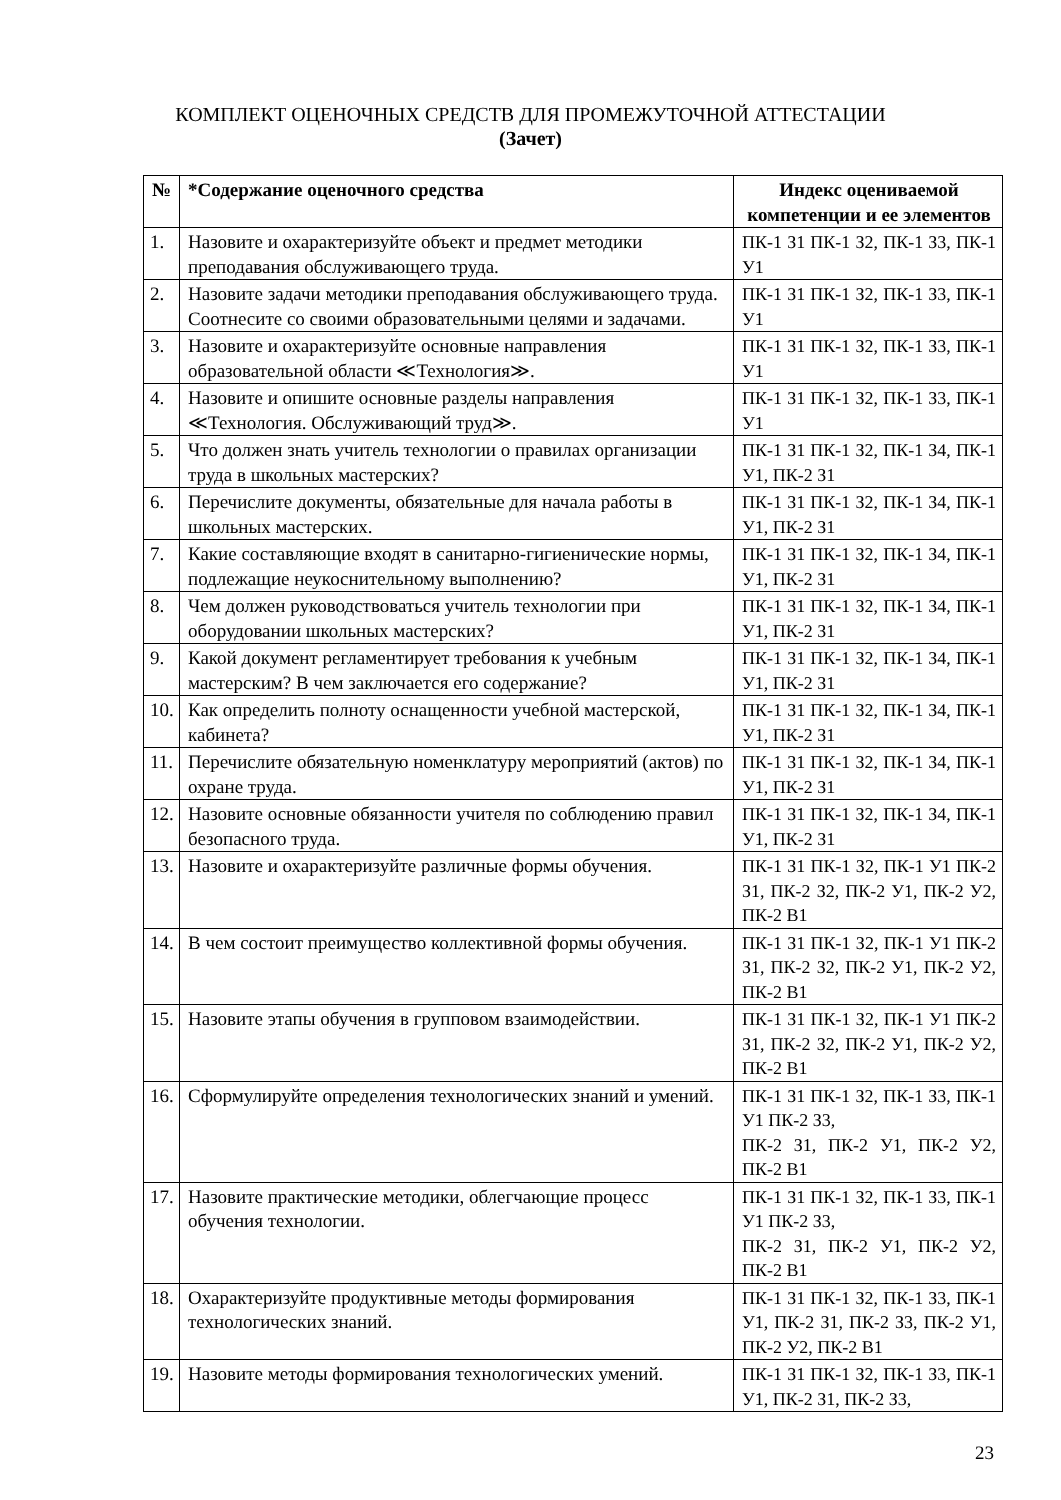КОМПЛЕКТ ОЦЕНОЧНЫХ СРЕДСТВ ДЛЯ ПРОМЕЖУТОЧНОЙ АТТЕСТАЦИИ
(Зачет)
| № | *Содержание оценочного средства | Индекс оцениваемой компетенции и ее элементов |
| --- | --- | --- |
| 1. | Назовите и охарактеризуйте объект и предмет методики преподавания обслуживающего труда. | ПК-1 З1 ПК-1 З2, ПК-1 З3, ПК-1 У1 |
| 2. | Назовите задачи методики преподавания обслуживающего труда. Соотнесите со своими образовательными целями и задачами. | ПК-1 З1 ПК-1 З2, ПК-1 З3, ПК-1 У1 |
| 3. | Назовите и охарактеризуйте основные направления образовательной области ≪Технология≫. | ПК-1 З1 ПК-1 З2, ПК-1 З3, ПК-1 У1 |
| 4. | Назовите и опишите основные разделы направления ≪Технология. Обслуживающий труд≫. | ПК-1 З1 ПК-1 З2, ПК-1 З3, ПК-1 У1 |
| 5. | Что должен знать учитель технологии о правилах организации труда в школьных мастерских? | ПК-1 З1 ПК-1 З2, ПК-1 З4, ПК-1 У1, ПК-2 З1 |
| 6. | Перечислите документы, обязательные для начала работы в школьных мастерских. | ПК-1 З1 ПК-1 З2, ПК-1 З4, ПК-1 У1, ПК-2 З1 |
| 7. | Какие составляющие входят в санитарно-гигиенические нормы, подлежащие неукоснительному выполнению? | ПК-1 З1 ПК-1 З2, ПК-1 З4, ПК-1 У1, ПК-2 З1 |
| 8. | Чем должен руководствоваться учитель технологии при оборудовании школьных мастерских? | ПК-1 З1 ПК-1 З2, ПК-1 З4, ПК-1 У1, ПК-2 З1 |
| 9. | Какой документ регламентирует требования к учебным мастерским? В чем заключается его содержание? | ПК-1 З1 ПК-1 З2, ПК-1 З4, ПК-1 У1, ПК-2 З1 |
| 10. | Как определить полноту оснащенности учебной мастерской, кабинета? | ПК-1 З1 ПК-1 З2, ПК-1 З4, ПК-1 У1, ПК-2 З1 |
| 11. | Перечислите обязательную номенклатуру мероприятий (актов) по охране труда. | ПК-1 З1 ПК-1 З2, ПК-1 З4, ПК-1 У1, ПК-2 З1 |
| 12. | Назовите основные обязанности учителя по соблюдению правил безопасного труда. | ПК-1 З1 ПК-1 З2, ПК-1 З4, ПК-1 У1, ПК-2 З1 |
| 13. | Назовите и охарактеризуйте различные формы обучения. | ПК-1 З1 ПК-1 З2, ПК-1 У1 ПК-2 З1, ПК-2 З2, ПК-2 У1, ПК-2 У2, ПК-2 В1 |
| 14. | В чем состоит преимущество коллективной формы обучения. | ПК-1 З1 ПК-1 З2, ПК-1 У1 ПК-2 З1, ПК-2 З2, ПК-2 У1, ПК-2 У2, ПК-2 В1 |
| 15. | Назовите этапы обучения в групповом взаимодействии. | ПК-1 З1 ПК-1 З2, ПК-1 У1 ПК-2 З1, ПК-2 З2, ПК-2 У1, ПК-2 У2, ПК-2 В1 |
| 16. | Сформулируйте определения технологических знаний и умений. | ПК-1 З1 ПК-1 З2, ПК-1 З3, ПК-1 У1 ПК-2 З3, ПК-2 З1, ПК-2 У1, ПК-2 У2, ПК-2 В1 |
| 17. | Назовите практические методики, облегчающие процесс обучения технологии. | ПК-1 З1 ПК-1 З2, ПК-1 З3, ПК-1 У1 ПК-2 З3, ПК-2 З1, ПК-2 У1, ПК-2 У2, ПК-2 В1 |
| 18. | Охарактеризуйте продуктивные методы формирования технологических знаний. | ПК-1 З1 ПК-1 З2, ПК-1 З3, ПК-1 У1, ПК-2 З1, ПК-2 З3, ПК-2 У1, ПК-2 У2, ПК-2 В1 |
| 19. | Назовите методы формирования технологических умений. | ПК-1 З1 ПК-1 З2, ПК-1 З3, ПК-1 У1, ПК-2 З1, ПК-2 З3, |
23